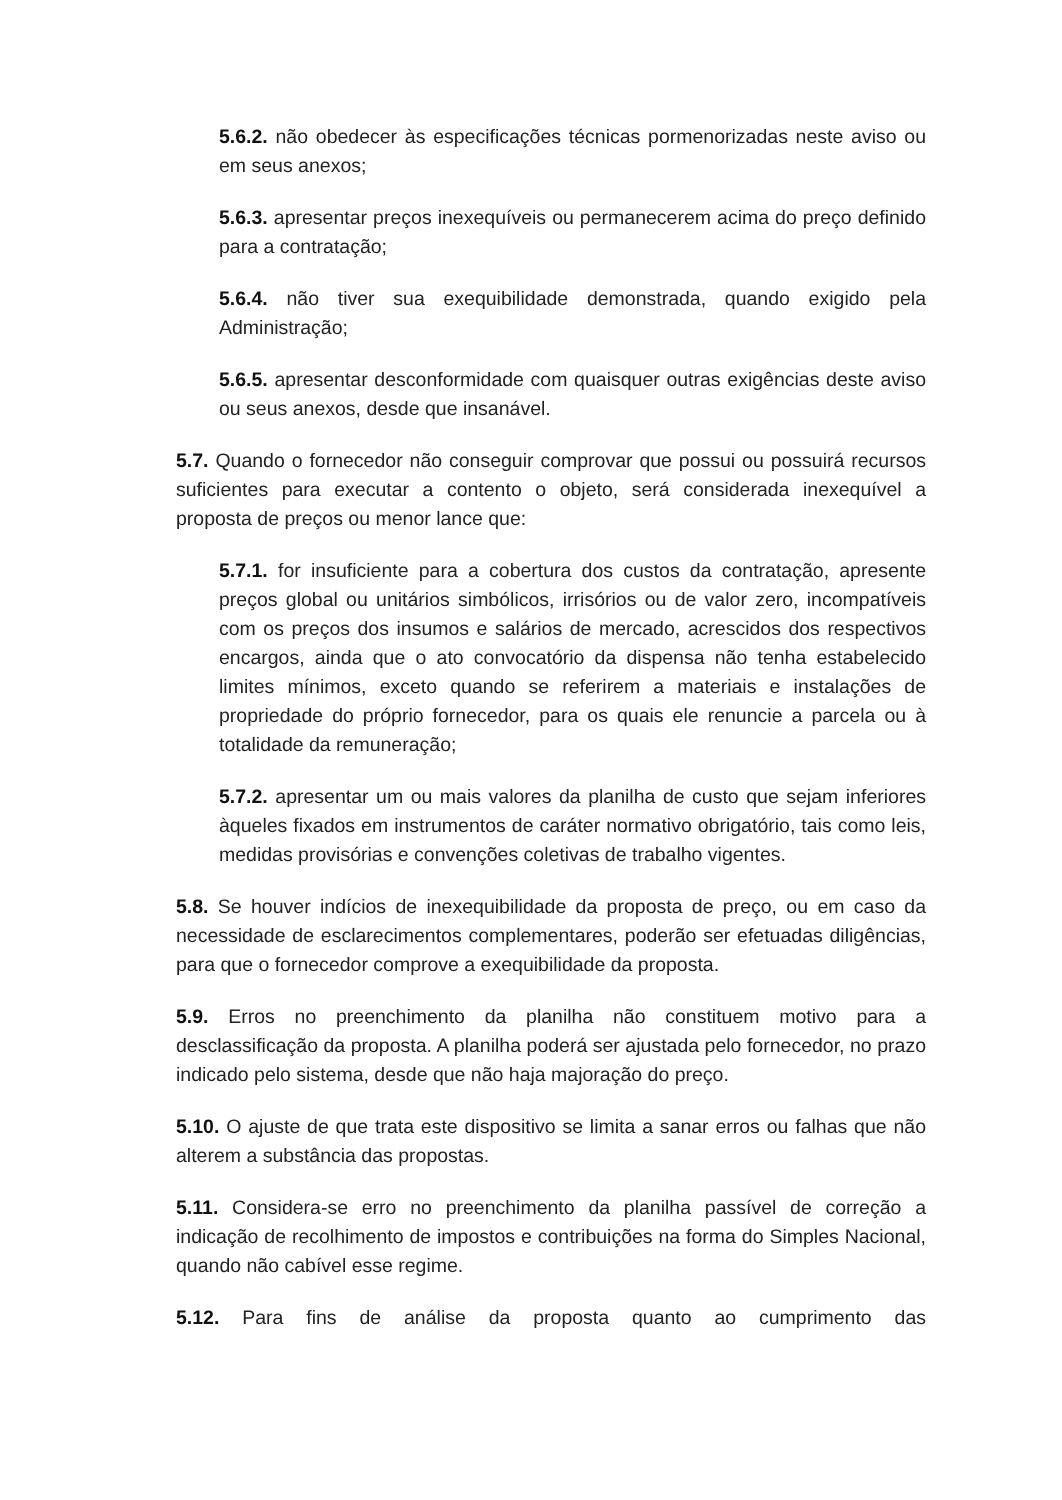5.6.2. não obedecer às especificações técnicas pormenorizadas neste aviso ou em seus anexos;
5.6.3. apresentar preços inexequíveis ou permanecerem acima do preço definido para a contratação;
5.6.4. não tiver sua exequibilidade demonstrada, quando exigido pela Administração;
5.6.5. apresentar desconformidade com quaisquer outras exigências deste aviso ou seus anexos, desde que insanável.
5.7. Quando o fornecedor não conseguir comprovar que possui ou possuirá recursos suficientes para executar a contento o objeto, será considerada inexequível a proposta de preços ou menor lance que:
5.7.1. for insuficiente para a cobertura dos custos da contratação, apresente preços global ou unitários simbólicos, irrisórios ou de valor zero, incompatíveis com os preços dos insumos e salários de mercado, acrescidos dos respectivos encargos, ainda que o ato convocatório da dispensa não tenha estabelecido limites mínimos, exceto quando se referirem a materiais e instalações de propriedade do próprio fornecedor, para os quais ele renuncie a parcela ou à totalidade da remuneração;
5.7.2. apresentar um ou mais valores da planilha de custo que sejam inferiores àqueles fixados em instrumentos de caráter normativo obrigatório, tais como leis, medidas provisórias e convenções coletivas de trabalho vigentes.
5.8. Se houver indícios de inexequibilidade da proposta de preço, ou em caso da necessidade de esclarecimentos complementares, poderão ser efetuadas diligências, para que o fornecedor comprove a exequibilidade da proposta.
5.9. Erros no preenchimento da planilha não constituem motivo para a desclassificação da proposta. A planilha poderá ser ajustada pelo fornecedor, no prazo indicado pelo sistema, desde que não haja majoração do preço.
5.10. O ajuste de que trata este dispositivo se limita a sanar erros ou falhas que não alterem a substância das propostas.
5.11. Considera-se erro no preenchimento da planilha passível de correção a indicação de recolhimento de impostos e contribuições na forma do Simples Nacional, quando não cabível esse regime.
5.12. Para fins de análise da proposta quanto ao cumprimento das